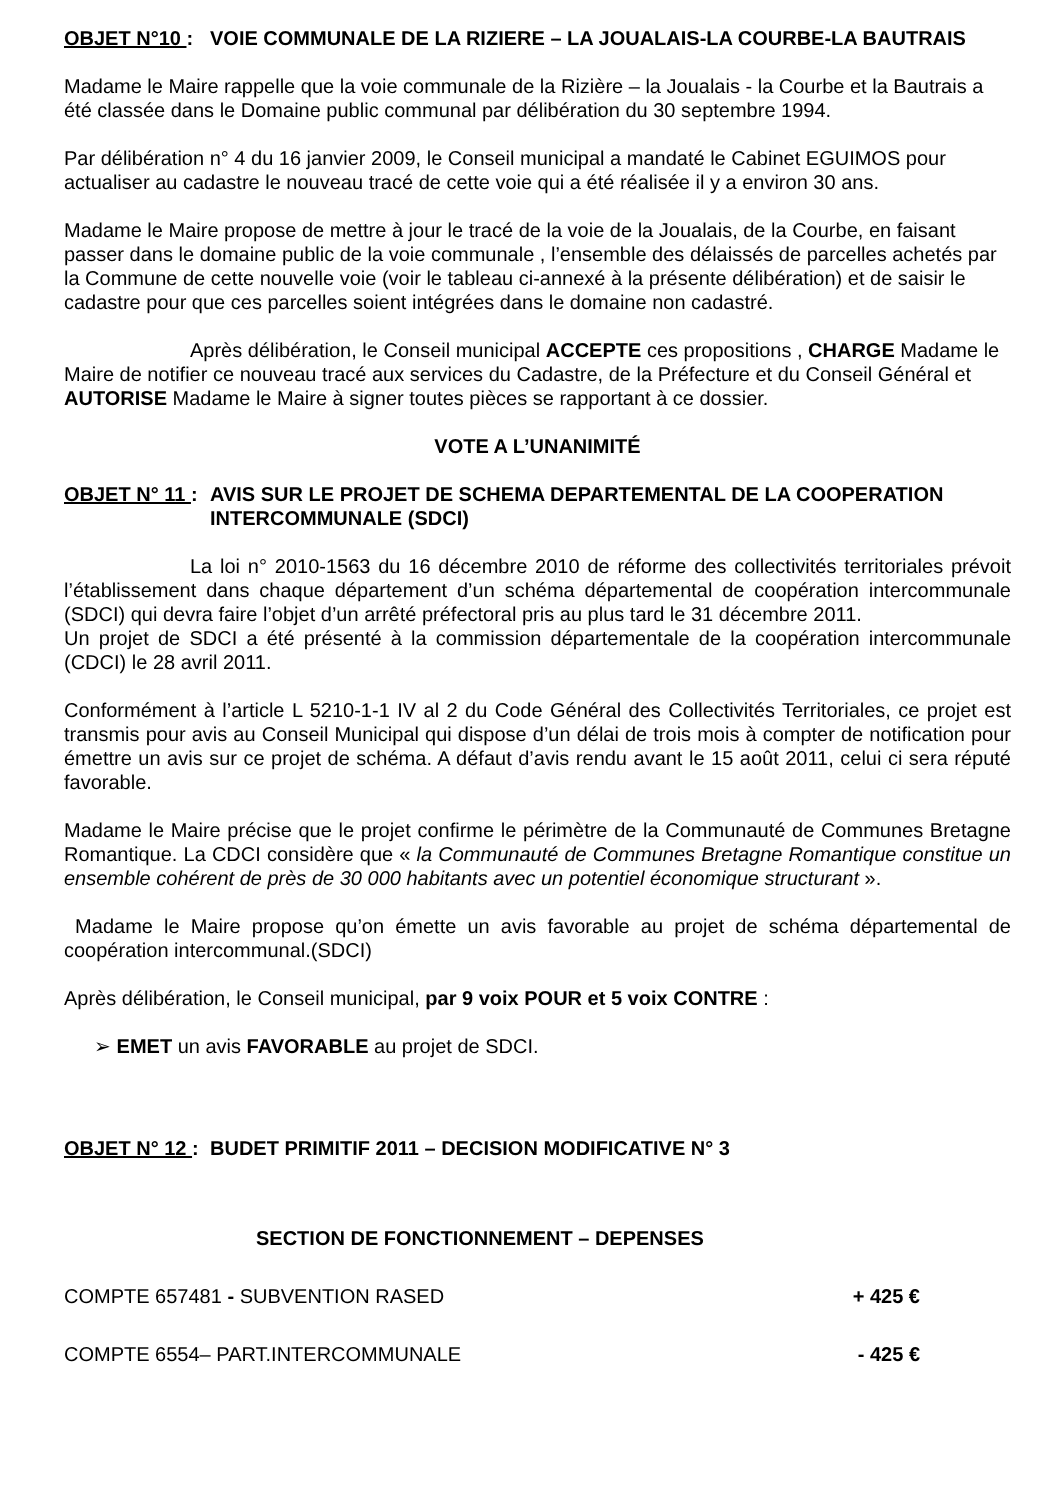OBJET N°10 : VOIE COMMUNALE DE LA RIZIERE – LA JOUALAIS-LA COURBE-LA BAUTRAIS
Madame le Maire rappelle que la voie communale de la Rizière – la Joualais - la Courbe et la Bautrais a été classée dans le Domaine public communal par délibération du 30 septembre 1994.
Par délibération n° 4 du 16 janvier 2009, le Conseil municipal a mandaté le Cabinet EGUIMOS pour actualiser au cadastre le nouveau tracé de cette voie qui a été réalisée il y a environ 30 ans.
Madame le Maire propose de mettre à jour le tracé de la voie de la Joualais, de la Courbe, en faisant passer dans le domaine public de la voie communale , l’ensemble des délaissés de parcelles achetés par la Commune de cette nouvelle voie (voir le tableau ci-annexé à la présente délibération) et de saisir le cadastre pour que ces parcelles soient intégrées dans le domaine non cadastré.
Après délibération, le Conseil municipal ACCEPTE ces propositions , CHARGE Madame le Maire de notifier ce nouveau tracé aux services du Cadastre, de la Préfecture et du Conseil Général et AUTORISE Madame le Maire à signer toutes pièces se rapportant à ce dossier.
VOTE A L’UNANIMITÉ
OBJET N° 11 :
AVIS SUR LE PROJET DE SCHEMA DEPARTEMENTAL DE LA COOPERATION INTERCOMMUNALE (SDCI)
La loi n° 2010-1563 du 16 décembre 2010 de réforme des collectivités territoriales prévoit l’établissement dans chaque département d’un schéma départemental de coopération intercommunale (SDCI) qui devra faire l’objet d’un arrêté préfectoral pris au plus tard le 31 décembre 2011.
Un projet de SDCI a été présenté à la commission départementale de la coopération intercommunale (CDCI) le 28 avril 2011.
Conformément à l’article L 5210-1-1 IV al 2 du Code Général des Collectivités Territoriales, ce projet est transmis pour avis au Conseil Municipal qui dispose d’un délai de trois mois à compter de notification pour émettre un avis sur ce projet de schéma. A défaut d’avis rendu avant le 15 août 2011, celui ci sera réputé favorable.
Madame le Maire précise que le projet confirme le périmètre de la Communauté de Communes Bretagne Romantique. La CDCI considère que « la Communauté de Communes Bretagne Romantique constitue un ensemble cohérent de près de 30 000 habitants avec un potentiel économique structurant ».
Madame le Maire propose qu’on émette un avis favorable au projet de schéma départemental de coopération intercommunal.(SDCI)
Après délibération, le Conseil municipal, par 9 voix POUR et 5 voix CONTRE :
➢ EMET un avis FAVORABLE au projet de SDCI.
OBJET N° 12 :
BUDET PRIMITIF 2011 – DECISION MODIFICATIVE N° 3
SECTION DE FONCTIONNEMENT – DEPENSES
COMPTE 657481 - SUBVENTION RASED + 425 €
COMPTE 6554– PART.INTERCOMMUNALE - 425 €